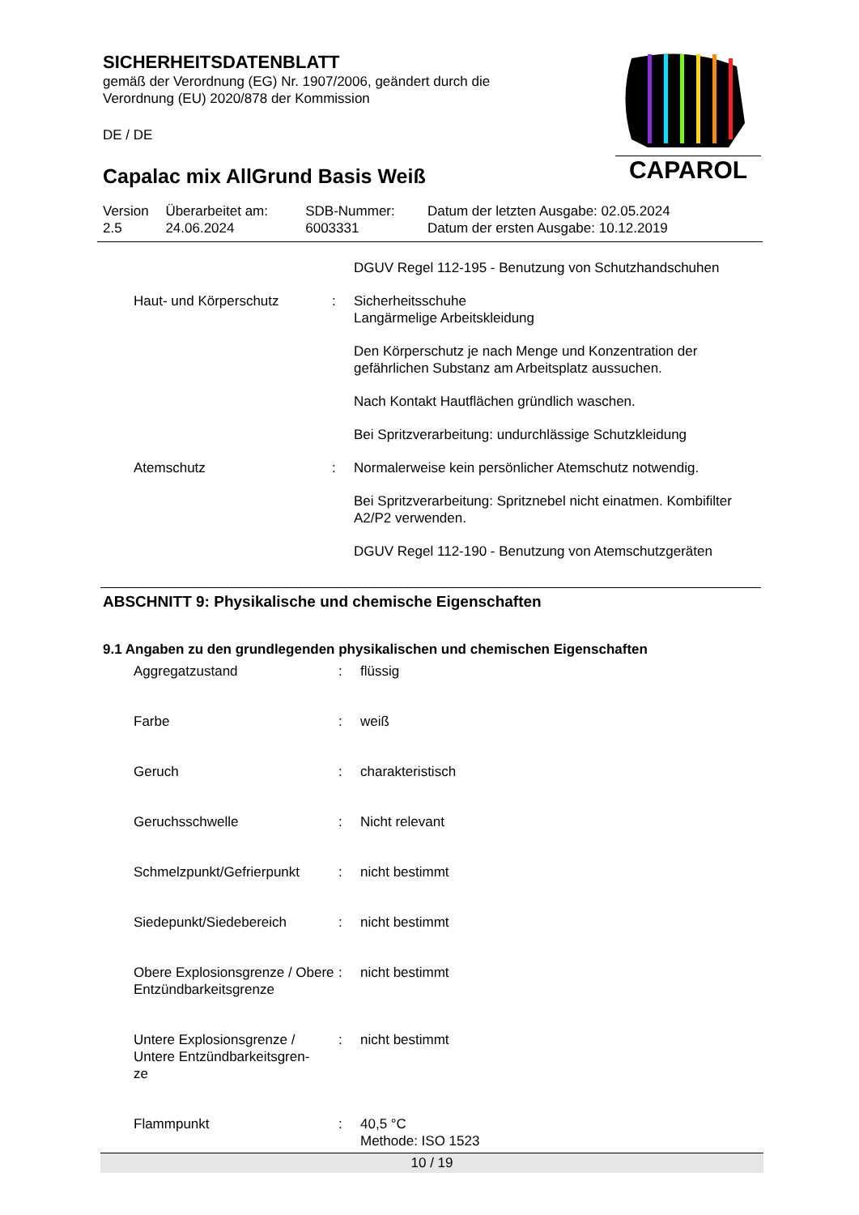SICHERHEITSDATENBLATT
gemäß der Verordnung (EG) Nr. 1907/2006, geändert durch die
Verordnung (EU) 2020/878 der Kommission
DE / DE
Capalac mix AllGrund Basis Weiß
CAPAROL
| Version 2.5 | Überarbeitet am: 24.06.2024 | SDB-Nummer: 6003331 | Datum der letzten Ausgabe: 02.05.2024 Datum der ersten Ausgabe: 10.12.2019 |
| | | | DGUV Regel 112-195 - Benutzung von Schutzhandschuhen |
| | Haut- und Körperschutz | : | Sicherheitsschuhe Langärmelige Arbeitskleidung Den Körperschutz je nach Menge und Konzentration der gefährlichen Substanz am Arbeitsplatz aussuchen. Nach Kontakt Hautflächen gründlich waschen. Bei Spritzverarbeitung: undurchlässige Schutzkleidung |
| | Atemschutz | : | Normalerweise kein persönlicher Atemschutz notwendig. Bei Spritzverarbeitung: Spritznebel nicht einatmen. Kombifilter A2/P2 verwenden. DGUV Regel 112-190 - Benutzung von Atemschutzgeräten |
ABSCHNITT 9: Physikalische und chemische Eigenschaften
9.1 Angaben zu den grundlegenden physikalischen und chemischen Eigenschaften
| | Aggregatzustand | : | flüssig |
| | Farbe | : | weiß |
| | Geruch | : | charakteristisch |
| | Geruchsschwelle | : | Nicht relevant |
| | Schmelzpunkt/Gefrierpunkt | : | nicht bestimmt |
| | Siedepunkt/Siedebereich | : | nicht bestimmt |
| | Obere Explosionsgrenze / Obere Entzündbarkeitsgrenze | : | nicht bestimmt |
| | Untere Explosionsgrenze / Untere Entzündbarkeitsgren- ze | : | nicht bestimmt |
| | Flammpunkt | : | 40,5 °C Methode: ISO 1523 |
10 / 19